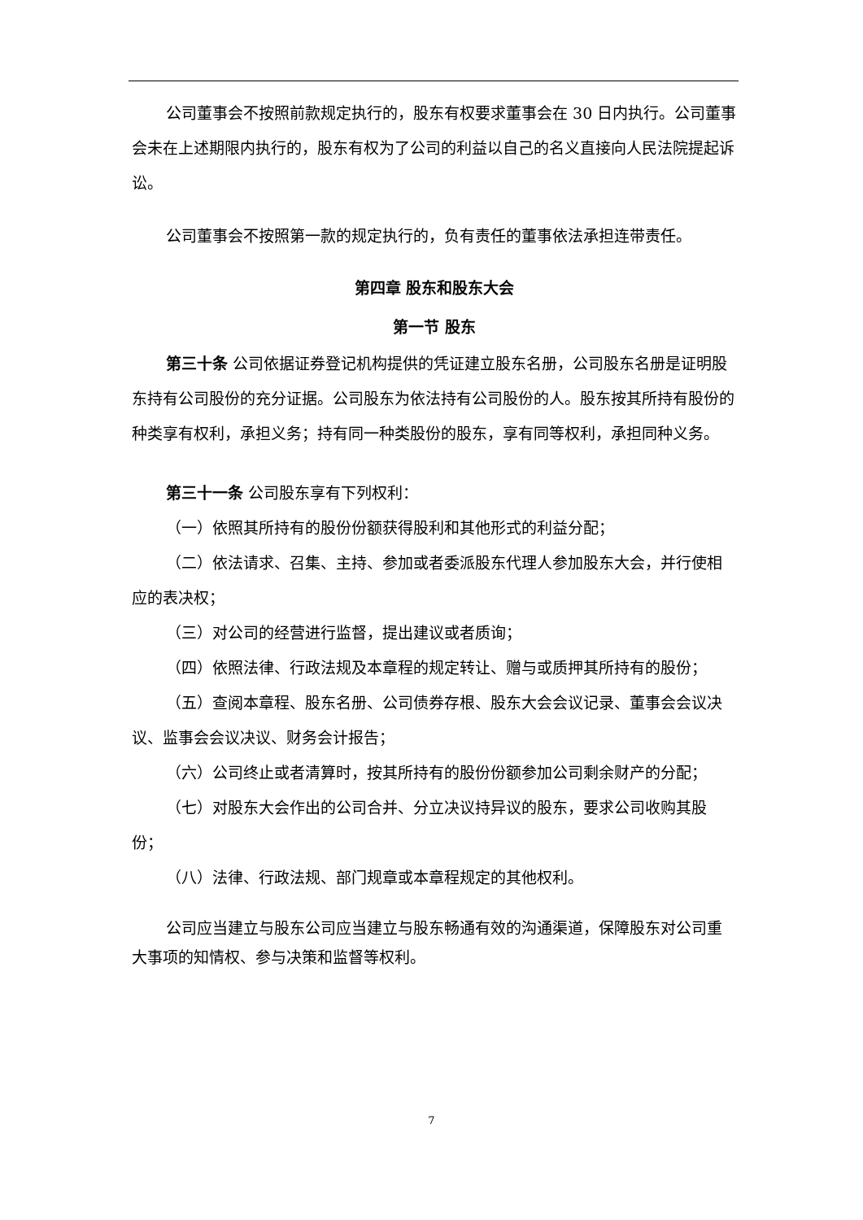公司董事会不按照前款规定执行的，股东有权要求董事会在 30 日内执行。公司董事会未在上述期限内执行的，股东有权为了公司的利益以自己的名义直接向人民法院提起诉讼。
公司董事会不按照第一款的规定执行的，负有责任的董事依法承担连带责任。
第四章 股东和股东大会
第一节 股东
第三十条 公司依据证券登记机构提供的凭证建立股东名册，公司股东名册是证明股东持有公司股份的充分证据。公司股东为依法持有公司股份的人。股东按其所持有股份的种类享有权利，承担义务；持有同一种类股份的股东，享有同等权利，承担同种义务。
第三十一条 公司股东享有下列权利：
（一）依照其所持有的股份份额获得股利和其他形式的利益分配；
（二）依法请求、召集、主持、参加或者委派股东代理人参加股东大会，并行使相应的表决权；
（三）对公司的经营进行监督，提出建议或者质询；
（四）依照法律、行政法规及本章程的规定转让、赠与或质押其所持有的股份；
（五）查阅本章程、股东名册、公司债券存根、股东大会会议记录、董事会会议决议、监事会会议决议、财务会计报告；
（六）公司终止或者清算时，按其所持有的股份份额参加公司剩余财产的分配；
（七）对股东大会作出的公司合并、分立决议持异议的股东，要求公司收购其股份；
（八）法律、行政法规、部门规章或本章程规定的其他权利。
公司应当建立与股东公司应当建立与股东畅通有效的沟通渠道，保障股东对公司重大事项的知情权、参与决策和监督等权利。
7